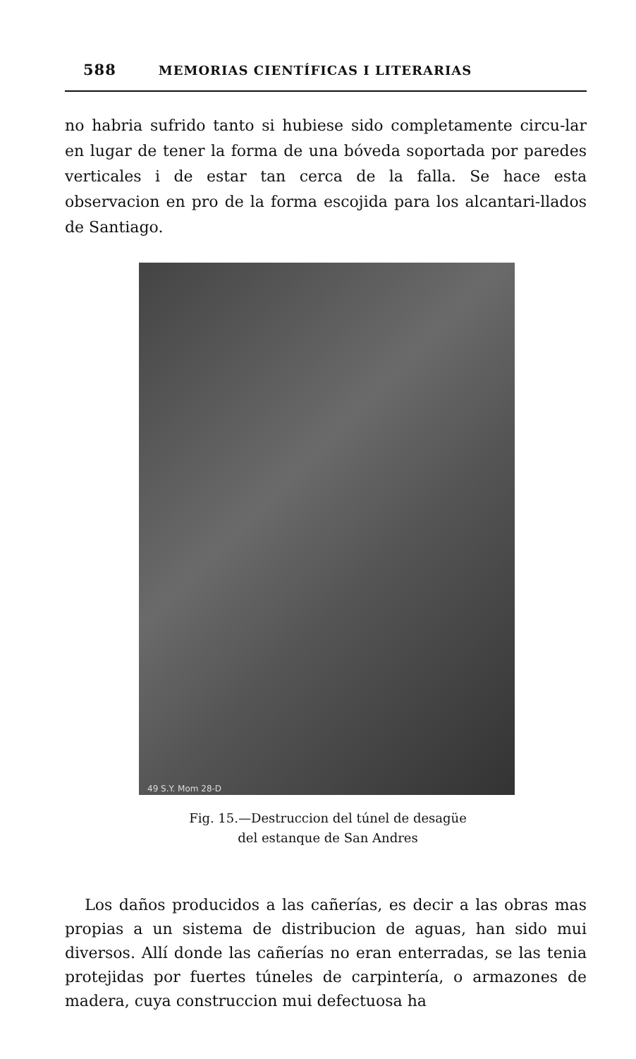588 MEMORIAS CIENTÍFICAS I LITERARIAS
no habria sufrido tanto si hubiese sido completamente circu-lar en lugar de tener la forma de una bóveda soportada por paredes verticales i de estar tan cerca de la falla. Se hace esta observacion en pro de la forma escojida para los alcantari-llados de Santiago.
49 S.Y. Mom 28-D
Fig. 15.—Destruccion del túnel de desagüe
del estanque de San Andres
Los daños producidos a las cañerías, es decir a las obras mas propias a un sistema de distribucion de aguas, han sido mui diversos. Allí donde las cañerías no eran enterradas, se las tenia protejidas por fuertes túneles de carpintería, o armazones de madera, cuya construccion mui defectuosa ha